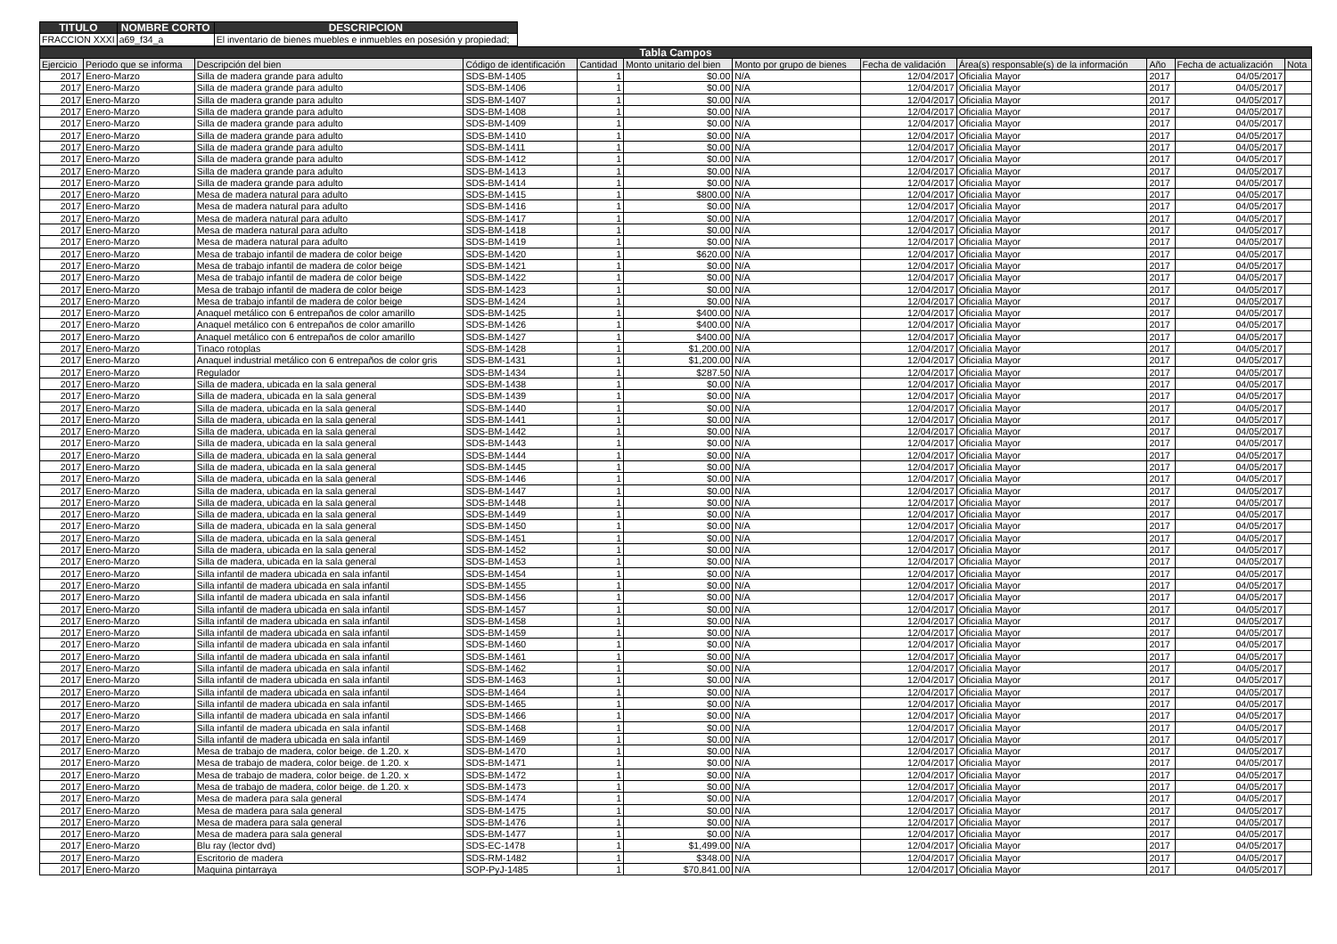| TITULO | NOMBRE CORTO | DESCRIPCION |
| --- | --- | --- |
| FRACCION XXXI | a69_f34_a | El inventario de bienes muebles e inmuebles en posesión y propiedad; |
| Tabla Campos | | | | | | | | | | | |
| --- | --- | --- | --- | --- | --- | --- | --- | --- | --- | --- | --- |
| Ejercicio | Periodo que se informa | Descripción del bien | Código de identificación | Cantidad | Monto unitario del bien | Monto por grupo de bienes | Fecha de validación | Área(s) responsable(s) de la información | Año | Fecha de actualización | Nota |
| 2017 | Enero-Marzo | Silla de madera grande para adulto | SDS-BM-1405 | 1 | $0.00 | N/A | 12/04/2017 | Oficialia Mayor | 2017 | 04/05/2017 | |
| 2017 | Enero-Marzo | Silla de madera grande para adulto | SDS-BM-1406 | 1 | $0.00 | N/A | 12/04/2017 | Oficialia Mayor | 2017 | 04/05/2017 | |
| 2017 | Enero-Marzo | Silla de madera grande para adulto | SDS-BM-1407 | 1 | $0.00 | N/A | 12/04/2017 | Oficialia Mayor | 2017 | 04/05/2017 | |
| 2017 | Enero-Marzo | Silla de madera grande para adulto | SDS-BM-1408 | 1 | $0.00 | N/A | 12/04/2017 | Oficialia Mayor | 2017 | 04/05/2017 | |
| 2017 | Enero-Marzo | Silla de madera grande para adulto | SDS-BM-1409 | 1 | $0.00 | N/A | 12/04/2017 | Oficialia Mayor | 2017 | 04/05/2017 | |
| 2017 | Enero-Marzo | Silla de madera grande para adulto | SDS-BM-1410 | 1 | $0.00 | N/A | 12/04/2017 | Oficialia Mayor | 2017 | 04/05/2017 | |
| 2017 | Enero-Marzo | Silla de madera grande para adulto | SDS-BM-1411 | 1 | $0.00 | N/A | 12/04/2017 | Oficialia Mayor | 2017 | 04/05/2017 | |
| 2017 | Enero-Marzo | Silla de madera grande para adulto | SDS-BM-1412 | 1 | $0.00 | N/A | 12/04/2017 | Oficialia Mayor | 2017 | 04/05/2017 | |
| 2017 | Enero-Marzo | Silla de madera grande para adulto | SDS-BM-1413 | 1 | $0.00 | N/A | 12/04/2017 | Oficialia Mayor | 2017 | 04/05/2017 | |
| 2017 | Enero-Marzo | Silla de madera grande para adulto | SDS-BM-1414 | 1 | $0.00 | N/A | 12/04/2017 | Oficialia Mayor | 2017 | 04/05/2017 | |
| 2017 | Enero-Marzo | Mesa de madera natural para adulto | SDS-BM-1415 | 1 | $800.00 | N/A | 12/04/2017 | Oficialia Mayor | 2017 | 04/05/2017 | |
| 2017 | Enero-Marzo | Mesa de madera natural para adulto | SDS-BM-1416 | 1 | $0.00 | N/A | 12/04/2017 | Oficialia Mayor | 2017 | 04/05/2017 | |
| 2017 | Enero-Marzo | Mesa de madera natural para adulto | SDS-BM-1417 | 1 | $0.00 | N/A | 12/04/2017 | Oficialia Mayor | 2017 | 04/05/2017 | |
| 2017 | Enero-Marzo | Mesa de madera natural para adulto | SDS-BM-1418 | 1 | $0.00 | N/A | 12/04/2017 | Oficialia Mayor | 2017 | 04/05/2017 | |
| 2017 | Enero-Marzo | Mesa de madera natural para adulto | SDS-BM-1419 | 1 | $0.00 | N/A | 12/04/2017 | Oficialia Mayor | 2017 | 04/05/2017 | |
| 2017 | Enero-Marzo | Mesa de trabajo infantil de madera de color beige | SDS-BM-1420 | 1 | $620.00 | N/A | 12/04/2017 | Oficialia Mayor | 2017 | 04/05/2017 | |
| 2017 | Enero-Marzo | Mesa de trabajo infantil de madera de color beige | SDS-BM-1421 | 1 | $0.00 | N/A | 12/04/2017 | Oficialia Mayor | 2017 | 04/05/2017 | |
| 2017 | Enero-Marzo | Mesa de trabajo infantil de madera de color beige | SDS-BM-1422 | 1 | $0.00 | N/A | 12/04/2017 | Oficialia Mayor | 2017 | 04/05/2017 | |
| 2017 | Enero-Marzo | Mesa de trabajo infantil de madera de color beige | SDS-BM-1423 | 1 | $0.00 | N/A | 12/04/2017 | Oficialia Mayor | 2017 | 04/05/2017 | |
| 2017 | Enero-Marzo | Mesa de trabajo infantil de madera de color beige | SDS-BM-1424 | 1 | $0.00 | N/A | 12/04/2017 | Oficialia Mayor | 2017 | 04/05/2017 | |
| 2017 | Enero-Marzo | Anaquel metálico con 6 entrepaños de color amarillo | SDS-BM-1425 | 1 | $400.00 | N/A | 12/04/2017 | Oficialia Mayor | 2017 | 04/05/2017 | |
| 2017 | Enero-Marzo | Anaquel metálico con 6 entrepaños de color amarillo | SDS-BM-1426 | 1 | $400.00 | N/A | 12/04/2017 | Oficialia Mayor | 2017 | 04/05/2017 | |
| 2017 | Enero-Marzo | Anaquel metálico con 6 entrepaños de color amarillo | SDS-BM-1427 | 1 | $400.00 | N/A | 12/04/2017 | Oficialia Mayor | 2017 | 04/05/2017 | |
| 2017 | Enero-Marzo | Tinaco rotoplas | SDS-BM-1428 | 1 | $1,200.00 | N/A | 12/04/2017 | Oficialia Mayor | 2017 | 04/05/2017 | |
| 2017 | Enero-Marzo | Anaquel industrial metálico con 6 entrepaños de color gris | SDS-BM-1431 | 1 | $1,200.00 | N/A | 12/04/2017 | Oficialia Mayor | 2017 | 04/05/2017 | |
| 2017 | Enero-Marzo | Regulador | SDS-BM-1434 | 1 | $287.50 | N/A | 12/04/2017 | Oficialia Mayor | 2017 | 04/05/2017 | |
| 2017 | Enero-Marzo | Silla de madera, ubicada en la sala general | SDS-BM-1438 | 1 | $0.00 | N/A | 12/04/2017 | Oficialia Mayor | 2017 | 04/05/2017 | |
| 2017 | Enero-Marzo | Silla de madera, ubicada en la sala general | SDS-BM-1439 | 1 | $0.00 | N/A | 12/04/2017 | Oficialia Mayor | 2017 | 04/05/2017 | |
| 2017 | Enero-Marzo | Silla de madera, ubicada en la sala general | SDS-BM-1440 | 1 | $0.00 | N/A | 12/04/2017 | Oficialia Mayor | 2017 | 04/05/2017 | |
| 2017 | Enero-Marzo | Silla de madera, ubicada en la sala general | SDS-BM-1441 | 1 | $0.00 | N/A | 12/04/2017 | Oficialia Mayor | 2017 | 04/05/2017 | |
| 2017 | Enero-Marzo | Silla de madera, ubicada en la sala general | SDS-BM-1442 | 1 | $0.00 | N/A | 12/04/2017 | Oficialia Mayor | 2017 | 04/05/2017 | |
| 2017 | Enero-Marzo | Silla de madera, ubicada en la sala general | SDS-BM-1443 | 1 | $0.00 | N/A | 12/04/2017 | Oficialia Mayor | 2017 | 04/05/2017 | |
| 2017 | Enero-Marzo | Silla de madera, ubicada en la sala general | SDS-BM-1444 | 1 | $0.00 | N/A | 12/04/2017 | Oficialia Mayor | 2017 | 04/05/2017 | |
| 2017 | Enero-Marzo | Silla de madera, ubicada en la sala general | SDS-BM-1445 | 1 | $0.00 | N/A | 12/04/2017 | Oficialia Mayor | 2017 | 04/05/2017 | |
| 2017 | Enero-Marzo | Silla de madera, ubicada en la sala general | SDS-BM-1446 | 1 | $0.00 | N/A | 12/04/2017 | Oficialia Mayor | 2017 | 04/05/2017 | |
| 2017 | Enero-Marzo | Silla de madera, ubicada en la sala general | SDS-BM-1447 | 1 | $0.00 | N/A | 12/04/2017 | Oficialia Mayor | 2017 | 04/05/2017 | |
| 2017 | Enero-Marzo | Silla de madera, ubicada en la sala general | SDS-BM-1448 | 1 | $0.00 | N/A | 12/04/2017 | Oficialia Mayor | 2017 | 04/05/2017 | |
| 2017 | Enero-Marzo | Silla de madera, ubicada en la sala general | SDS-BM-1449 | 1 | $0.00 | N/A | 12/04/2017 | Oficialia Mayor | 2017 | 04/05/2017 | |
| 2017 | Enero-Marzo | Silla de madera, ubicada en la sala general | SDS-BM-1450 | 1 | $0.00 | N/A | 12/04/2017 | Oficialia Mayor | 2017 | 04/05/2017 | |
| 2017 | Enero-Marzo | Silla de madera, ubicada en la sala general | SDS-BM-1451 | 1 | $0.00 | N/A | 12/04/2017 | Oficialia Mayor | 2017 | 04/05/2017 | |
| 2017 | Enero-Marzo | Silla de madera, ubicada en la sala general | SDS-BM-1452 | 1 | $0.00 | N/A | 12/04/2017 | Oficialia Mayor | 2017 | 04/05/2017 | |
| 2017 | Enero-Marzo | Silla de madera, ubicada en la sala general | SDS-BM-1453 | 1 | $0.00 | N/A | 12/04/2017 | Oficialia Mayor | 2017 | 04/05/2017 | |
| 2017 | Enero-Marzo | Silla infantil de madera ubicada en sala infantil | SDS-BM-1454 | 1 | $0.00 | N/A | 12/04/2017 | Oficialia Mayor | 2017 | 04/05/2017 | |
| 2017 | Enero-Marzo | Silla infantil de madera ubicada en sala infantil | SDS-BM-1455 | 1 | $0.00 | N/A | 12/04/2017 | Oficialia Mayor | 2017 | 04/05/2017 | |
| 2017 | Enero-Marzo | Silla infantil de madera ubicada en sala infantil | SDS-BM-1456 | 1 | $0.00 | N/A | 12/04/2017 | Oficialia Mayor | 2017 | 04/05/2017 | |
| 2017 | Enero-Marzo | Silla infantil de madera ubicada en sala infantil | SDS-BM-1457 | 1 | $0.00 | N/A | 12/04/2017 | Oficialia Mayor | 2017 | 04/05/2017 | |
| 2017 | Enero-Marzo | Silla infantil de madera ubicada en sala infantil | SDS-BM-1458 | 1 | $0.00 | N/A | 12/04/2017 | Oficialia Mayor | 2017 | 04/05/2017 | |
| 2017 | Enero-Marzo | Silla infantil de madera ubicada en sala infantil | SDS-BM-1459 | 1 | $0.00 | N/A | 12/04/2017 | Oficialia Mayor | 2017 | 04/05/2017 | |
| 2017 | Enero-Marzo | Silla infantil de madera ubicada en sala infantil | SDS-BM-1460 | 1 | $0.00 | N/A | 12/04/2017 | Oficialia Mayor | 2017 | 04/05/2017 | |
| 2017 | Enero-Marzo | Silla infantil de madera ubicada en sala infantil | SDS-BM-1461 | 1 | $0.00 | N/A | 12/04/2017 | Oficialia Mayor | 2017 | 04/05/2017 | |
| 2017 | Enero-Marzo | Silla infantil de madera ubicada en sala infantil | SDS-BM-1462 | 1 | $0.00 | N/A | 12/04/2017 | Oficialia Mayor | 2017 | 04/05/2017 | |
| 2017 | Enero-Marzo | Silla infantil de madera ubicada en sala infantil | SDS-BM-1463 | 1 | $0.00 | N/A | 12/04/2017 | Oficialia Mayor | 2017 | 04/05/2017 | |
| 2017 | Enero-Marzo | Silla infantil de madera ubicada en sala infantil | SDS-BM-1464 | 1 | $0.00 | N/A | 12/04/2017 | Oficialia Mayor | 2017 | 04/05/2017 | |
| 2017 | Enero-Marzo | Silla infantil de madera ubicada en sala infantil | SDS-BM-1465 | 1 | $0.00 | N/A | 12/04/2017 | Oficialia Mayor | 2017 | 04/05/2017 | |
| 2017 | Enero-Marzo | Silla infantil de madera ubicada en sala infantil | SDS-BM-1466 | 1 | $0.00 | N/A | 12/04/2017 | Oficialia Mayor | 2017 | 04/05/2017 | |
| 2017 | Enero-Marzo | Silla infantil de madera ubicada en sala infantil | SDS-BM-1468 | 1 | $0.00 | N/A | 12/04/2017 | Oficialia Mayor | 2017 | 04/05/2017 | |
| 2017 | Enero-Marzo | Silla infantil de madera ubicada en sala infantil | SDS-BM-1469 | 1 | $0.00 | N/A | 12/04/2017 | Oficialia Mayor | 2017 | 04/05/2017 | |
| 2017 | Enero-Marzo | Mesa de trabajo de madera, color beige. de 1.20. x | SDS-BM-1470 | 1 | $0.00 | N/A | 12/04/2017 | Oficialia Mayor | 2017 | 04/05/2017 | |
| 2017 | Enero-Marzo | Mesa de trabajo de madera, color beige. de 1.20. x | SDS-BM-1471 | 1 | $0.00 | N/A | 12/04/2017 | Oficialia Mayor | 2017 | 04/05/2017 | |
| 2017 | Enero-Marzo | Mesa de trabajo de madera, color beige. de 1.20. x | SDS-BM-1472 | 1 | $0.00 | N/A | 12/04/2017 | Oficialia Mayor | 2017 | 04/05/2017 | |
| 2017 | Enero-Marzo | Mesa de trabajo de madera, color beige. de 1.20. x | SDS-BM-1473 | 1 | $0.00 | N/A | 12/04/2017 | Oficialia Mayor | 2017 | 04/05/2017 | |
| 2017 | Enero-Marzo | Mesa de madera para sala general | SDS-BM-1474 | 1 | $0.00 | N/A | 12/04/2017 | Oficialia Mayor | 2017 | 04/05/2017 | |
| 2017 | Enero-Marzo | Mesa de madera para sala general | SDS-BM-1475 | 1 | $0.00 | N/A | 12/04/2017 | Oficialia Mayor | 2017 | 04/05/2017 | |
| 2017 | Enero-Marzo | Mesa de madera para sala general | SDS-BM-1476 | 1 | $0.00 | N/A | 12/04/2017 | Oficialia Mayor | 2017 | 04/05/2017 | |
| 2017 | Enero-Marzo | Mesa de madera para sala general | SDS-BM-1477 | 1 | $0.00 | N/A | 12/04/2017 | Oficialia Mayor | 2017 | 04/05/2017 | |
| 2017 | Enero-Marzo | Blu ray (lector dvd) | SDS-EC-1478 | 1 | $1,499.00 | N/A | 12/04/2017 | Oficialia Mayor | 2017 | 04/05/2017 | |
| 2017 | Enero-Marzo | Escritorio de madera | SDS-RM-1482 | 1 | $348.00 | N/A | 12/04/2017 | Oficialia Mayor | 2017 | 04/05/2017 | |
| 2017 | Enero-Marzo | Maquina pintarraya | SOP-PyJ-1485 | 1 | $70,841.00 | N/A | 12/04/2017 | Oficialia Mayor | 2017 | 04/05/2017 | |